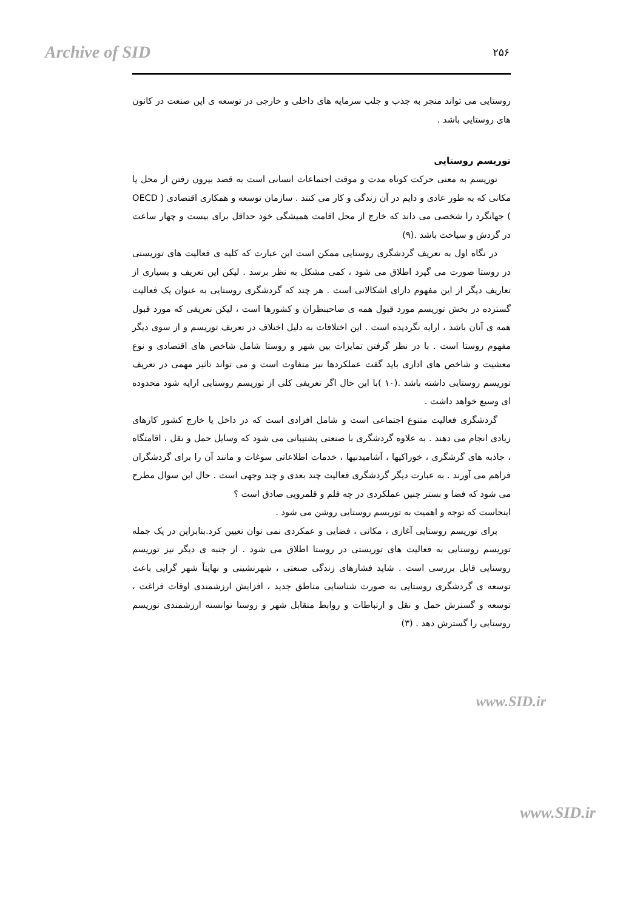Archive of SID
۲۵۶
روستایی می تواند منجر به جذب و جلب سرمایه های داخلی و خارجی در توسعه ی این صنعت در کانون های روستایی باشد .
توریسم روستایی
توریسم به معنی حرکت کوتاه مدت و موقت اجتماعات انسانی است به قصد بیرون رفتن از محل یا مکانی که به طور عادی و دایم در آن زندگی و کار می کنند . سازمان توسعه و همکاری اقتصادی ( OECD ) جهانگرد را شخصی می داند که خارج از محل اقامت همیشگی خود حداقل برای بیست و چهار ساعت در گردش و سیاحت باشد .(۹)
در نگاه اول به تعریف گردشگری روستایی ممکن است این عبارت که کلیه ی فعالیت های توریستی در روستا صورت می گیرد اطلاق می شود ، کمی مشکل به نظر برسد . لیکن این تعریف و بسیاری از تعاریف دیگر از این مفهوم دارای اشکالاتی است . هر چند که گردشگری روستایی به عنوان یک فعالیت گسترده در بخش توریسم مورد قبول همه ی صاحبنظران و کشورها است ، لیکن تعریفی که مورد قبول همه ی آنان باشد ، ارایه نگردیده است . این اختلافات به دلیل اختلاف در تعریف توریسم و از سوی دیگر مفهوم روستا است . با در نظر گرفتن تمایزات بین شهر و روستا شامل شاخص های اقتصادی و نوع معشیت و شاخص های اداری باید گفت عملکردها نیز متفاوت است و می تواند تاثیر مهمی در تعریف توریسم روستایی داشته باشد .(۱۰ )با این حال اگر تعریفی کلی از توریسم روستایی ارایه شود محدوده ای وسیع خواهد داشت .
گردشگری فعالیت متنوع اجتماعی است و شامل افرادی است که در داخل یا خارج کشور کارهای زیادی انجام می دهند . به علاوه گردشگری با صنعتی پشتیبانی می شود که وسایل حمل و نقل ، اقامتگاه ، جاذبه های گرشگری ، خوراکیها ، آشامیدنیها ، خدمات اطلاعاتی سوغات و مانند آن را برای گردشگران فراهم می آورند . به عبارت دیگر گردشگری فعالیت چند بعدی و چند وجهی است . حال این سوال مطرح می شود که فضا و بستر چنین عملکردی در چه قلم و قلمرویی صادق است ؟
اینجاست که توجه و اهمیت به توریسم روستایی روشن می شود .
برای توریسم روستایی آغازی ، مکانی ، فضایی و عمکردی نمی توان تعیین کرد.بنابراین در یک جمله توریسم روستایی به فعالیت های توریستی در روستا اطلاق می شود . از جنبه ی دیگر نیز توریسم روستایی قابل بررسی است . شاید فشارهای زندگی صنعتی ، شهرنشینی و نهایتاً شهر گرایی باعث توسعه ی گردشگری روستایی به صورت شناسایی مناطق جدید ، افزایش ارزشمندی اوقات فراغت ، توسعه و گسترش حمل و نقل و ارتباطات و روابط متقابل شهر و روستا توانسته ارزشمندی توریسم روستایی را گسترش دهد . (۳)
www.SID.ir
www.SID.ir